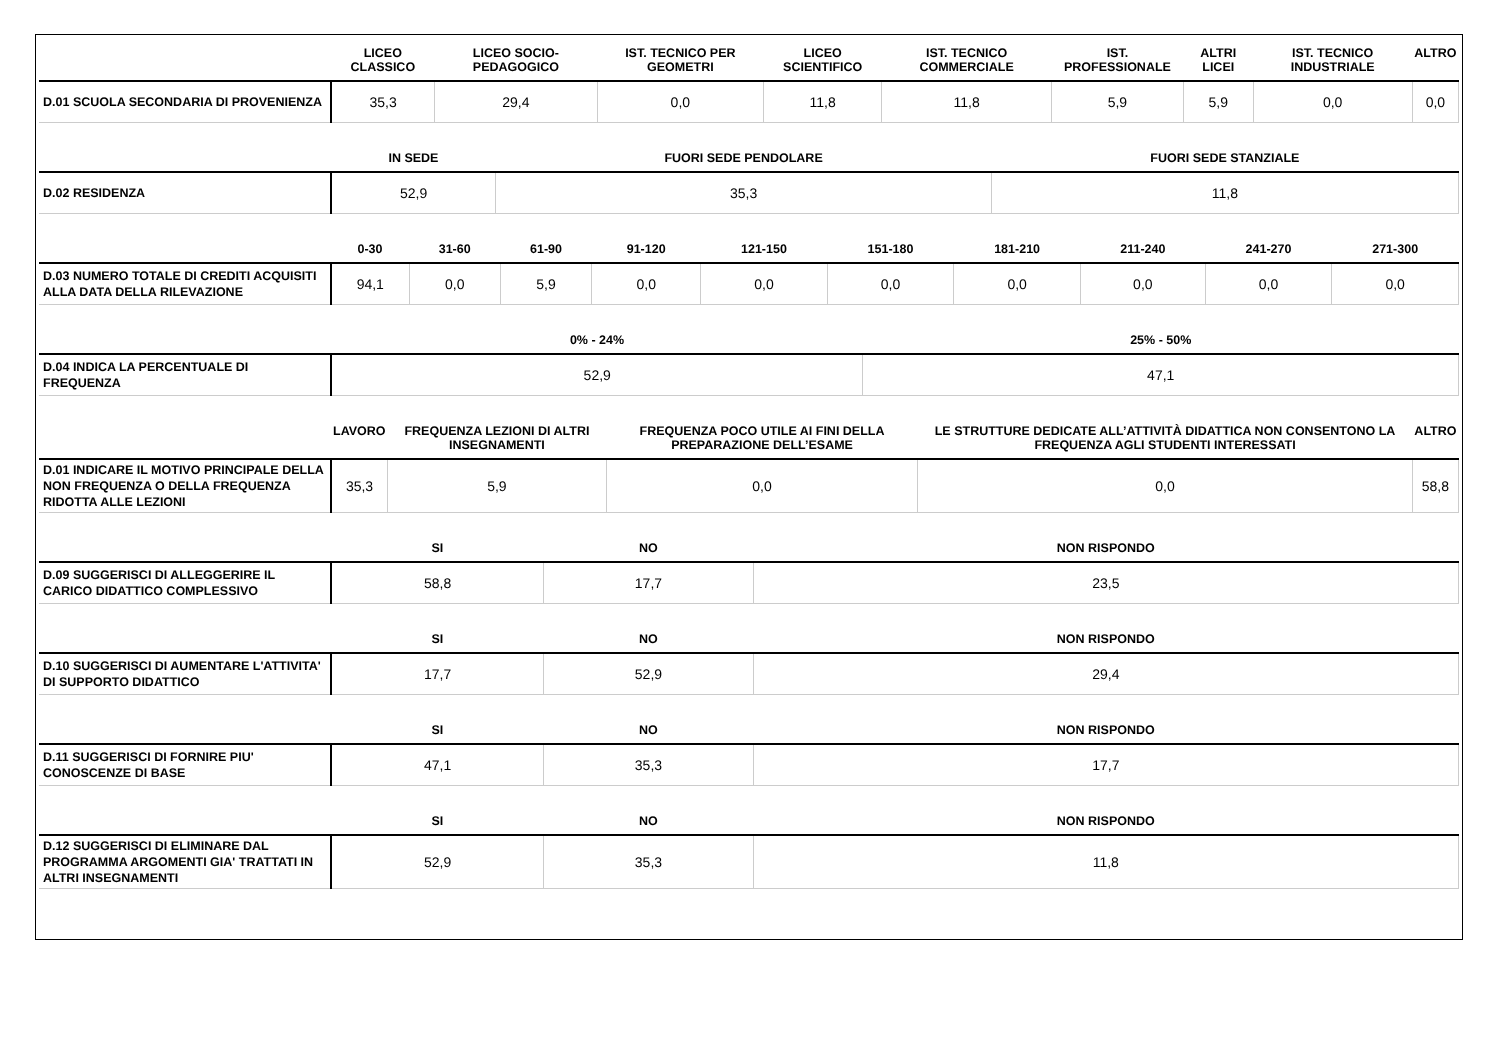| | LICEO CLASSICO | LICEO SOCIO-PEDAGOGICO | IST. TECNICO PER GEOMETRI | LICEO SCIENTIFICO | IST. TECNICO COMMERCIALE | IST. PROFESSIONALE | ALTRI LICEI | IST. TECNICO INDUSTRIALE | ALTRO |
| --- | --- | --- | --- | --- | --- | --- | --- | --- | --- |
| D.01 SCUOLA SECONDARIA DI PROVENIENZA | 35,3 | 29,4 | 0,0 | 11,8 | 11,8 | 5,9 | 5,9 | 0,0 | 0,0 |
| | IN SEDE | FUORI SEDE PENDOLARE | FUORI SEDE STANZIALE |
| --- | --- | --- | --- |
| D.02 RESIDENZA | 52,9 | 35,3 | 11,8 |
| | 0-30 | 31-60 | 61-90 | 91-120 | 121-150 | 151-180 | 181-210 | 211-240 | 241-270 | 271-300 |
| --- | --- | --- | --- | --- | --- | --- | --- | --- | --- | --- |
| D.03 NUMERO TOTALE DI CREDITI ACQUISITI ALLA DATA DELLA RILEVAZIONE | 94,1 | 0,0 | 5,9 | 0,0 | 0,0 | 0,0 | 0,0 | 0,0 | 0,0 | 0,0 |
| | 0% - 24% | 25% - 50% |
| --- | --- | --- |
| D.04 INDICA LA PERCENTUALE DI FREQUENZA | 52,9 | 47,1 |
| | LAVORO | FREQUENZA LEZIONI DI ALTRI INSEGNAMENTI | FREQUENZA POCO UTILE AI FINI DELLA PREPARAZIONE DELL’ESAME | LE STRUTTURE DEDICATE ALL’ATTIVITÀ DIDATTICA NON CONSENTONO LA FREQUENZA AGLI STUDENTI INTERESSATI | ALTRO |
| --- | --- | --- | --- | --- | --- |
| D.01 INDICARE IL MOTIVO PRINCIPALE DELLA NON FREQUENZA O DELLA FREQUENZA RIDOTTA ALLE LEZIONI | 35,3 | 5,9 | 0,0 | 0,0 | 58,8 |
| | SI | NO | NON RISPONDO |
| --- | --- | --- | --- |
| D.09 SUGGERISCI DI ALLEGGERIRE IL CARICO DIDATTICO COMPLESSIVO | 58,8 | 17,7 | 23,5 |
| | SI | NO | NON RISPONDO |
| --- | --- | --- | --- |
| D.10 SUGGERISCI DI AUMENTARE L'ATTIVITA' DI SUPPORTO DIDATTICO | 17,7 | 52,9 | 29,4 |
| | SI | NO | NON RISPONDO |
| --- | --- | --- | --- |
| D.11 SUGGERISCI DI FORNIRE PIU' CONOSCENZE DI BASE | 47,1 | 35,3 | 17,7 |
| | SI | NO | NON RISPONDO |
| --- | --- | --- | --- |
| D.12 SUGGERISCI DI ELIMINARE DAL PROGRAMMA ARGOMENTI GIA' TRATTATI IN ALTRI INSEGNAMENTI | 52,9 | 35,3 | 11,8 |